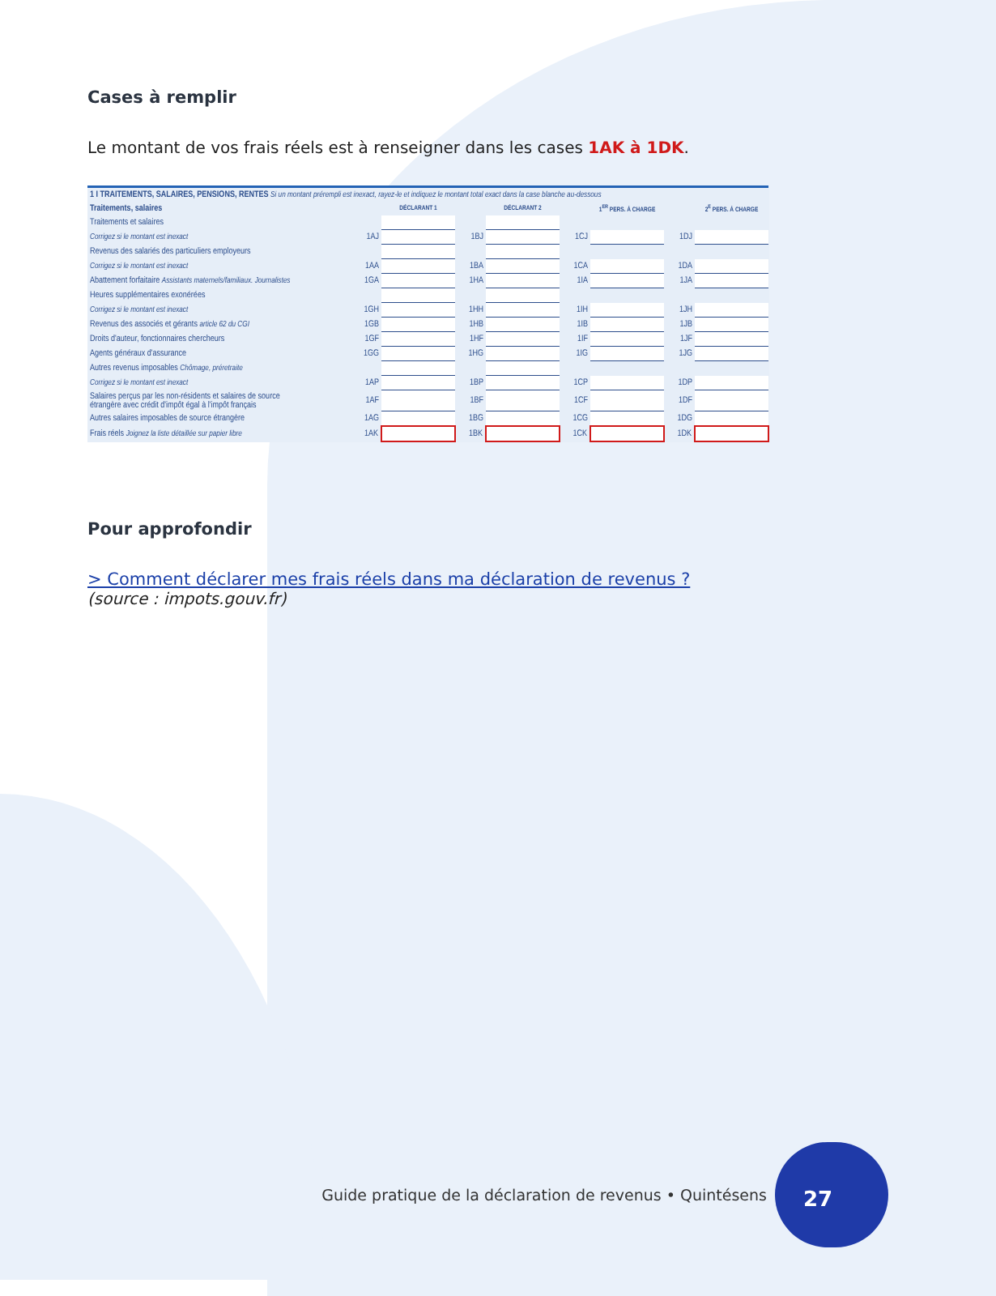Cases à remplir
Le montant de vos frais réels est à renseigner dans les cases 1AK à 1DK.
| 1 I TRAITEMENTS, SALAIRES, PENSIONS, RENTES Si un montant prérempli est inexact, rayez-le et indiquez le montant total exact dans la case blanche au-dessous | | | | | | | | |
| Traitements, salaires | | DÉCLARANT 1 | | DÉCLARANT 2 | | 1<sup>ER</sup> PERS. À CHARGE | | 2<sup>E</sup> PERS. À CHARGE |
| Traitements et salaires | | | | | | | | |
| Corrigez si le montant est inexact | 1AJ | | 1BJ | | 1CJ | | 1DJ | |
| Revenus des salariés des particuliers employeurs | | | | | | | | |
| Corrigez si le montant est inexact | 1AA | | 1BA | | 1CA | | 1DA | |
| Abattement forfaitaire Assistants maternels/familiaux. Journalistes | 1GA | | 1HA | | 1IA | | 1JA | |
| Heures supplémentaires exonérées | | | | | | | | |
| Corrigez si le montant est inexact | 1GH | | 1HH | | 1IH | | 1JH | |
| Revenus des associés et gérants article 62 du CGI | 1GB | | 1HB | | 1IB | | 1JB | |
| Droits d'auteur, fonctionnaires chercheurs | 1GF | | 1HF | | 1IF | | 1JF | |
| Agents généraux d'assurance | 1GG | | 1HG | | 1IG | | 1JG | |
| Autres revenus imposables Chômage, préretraite | | | | | | | | |
| Corrigez si le montant est inexact | 1AP | | 1BP | | 1CP | | 1DP | |
| Salaires perçus par les non-résidents et salaires de source étrangère avec crédit d'impôt égal à l'impôt français | 1AF | | 1BF | | 1CF | | 1DF | |
| Autres salaires imposables de source étrangère | 1AG | | 1BG | | 1CG | | 1DG | |
| Frais réels Joignez la liste détaillée sur papier libre | 1AK | | 1BK | | 1CK | | 1DK | |
Pour approfondir
> Comment déclarer mes frais réels dans ma déclaration de revenus ?
(source : impots.gouv.fr)
Guide pratique de la déclaration de revenus • Quintésens
27